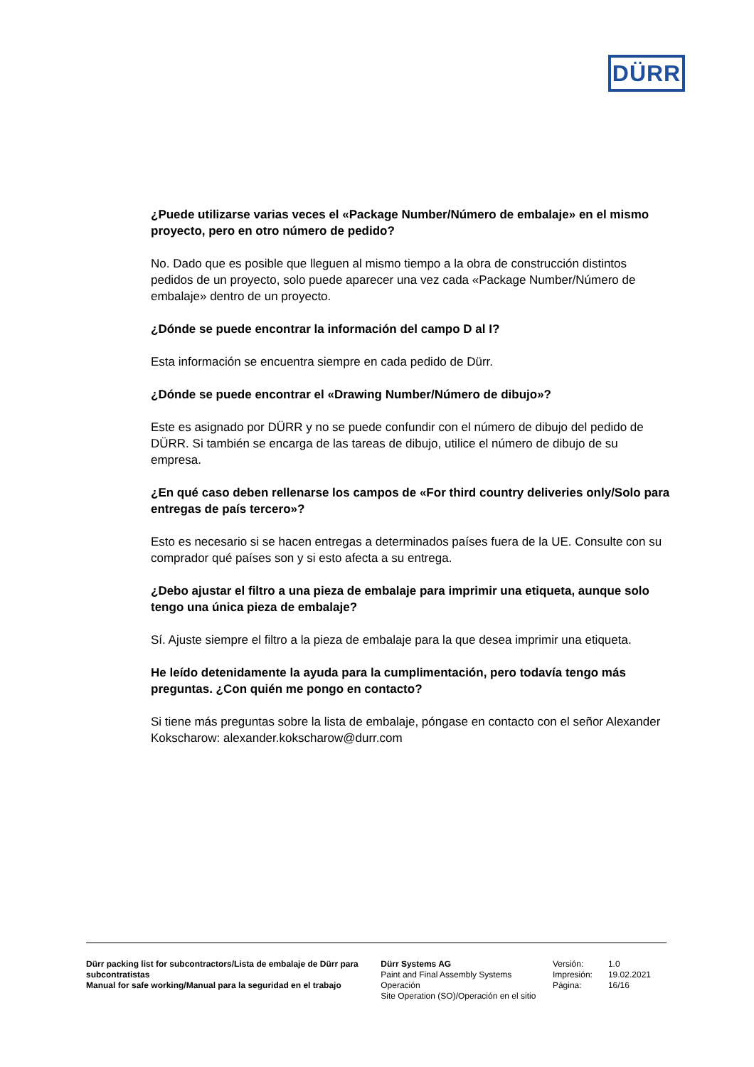DÜRR
¿Puede utilizarse varias veces el «Package Number/Número de embalaje» en el mismo proyecto, pero en otro número de pedido?
No. Dado que es posible que lleguen al mismo tiempo a la obra de construcción distintos pedidos de un proyecto, solo puede aparecer una vez cada «Package Number/Número de embalaje» dentro de un proyecto.
¿Dónde se puede encontrar la información del campo D al I?
Esta información se encuentra siempre en cada pedido de Dürr.
¿Dónde se puede encontrar el «Drawing Number/Número de dibujo»?
Este es asignado por DÜRR y no se puede confundir con el número de dibujo del pedido de DÜRR. Si también se encarga de las tareas de dibujo, utilice el número de dibujo de su empresa.
¿En qué caso deben rellenarse los campos de «For third country deliveries only/Solo para entregas de país tercero»?
Esto es necesario si se hacen entregas a determinados países fuera de la UE. Consulte con su comprador qué países son y si esto afecta a su entrega.
¿Debo ajustar el filtro a una pieza de embalaje para imprimir una etiqueta, aunque solo tengo una única pieza de embalaje?
Sí. Ajuste siempre el filtro a la pieza de embalaje para la que desea imprimir una etiqueta.
He leído detenidamente la ayuda para la cumplimentación, pero todavía tengo más preguntas. ¿Con quién me pongo en contacto?
Si tiene más preguntas sobre la lista de embalaje, póngase en contacto con el señor Alexander Kokscharow: alexander.kokscharow@durr.com
Dürr packing list for subcontractors/Lista de embalaje de Dürr para subcontratistas
Manual for safe working/Manual para la seguridad en el trabajo
Dürr Systems AG
Paint and Final Assembly Systems
Operación
Site Operation (SO)/Operación en el sitio
| Versión: | 1.0 |
| Impresión: | 19.02.2021 |
| Página: | 16/16 |